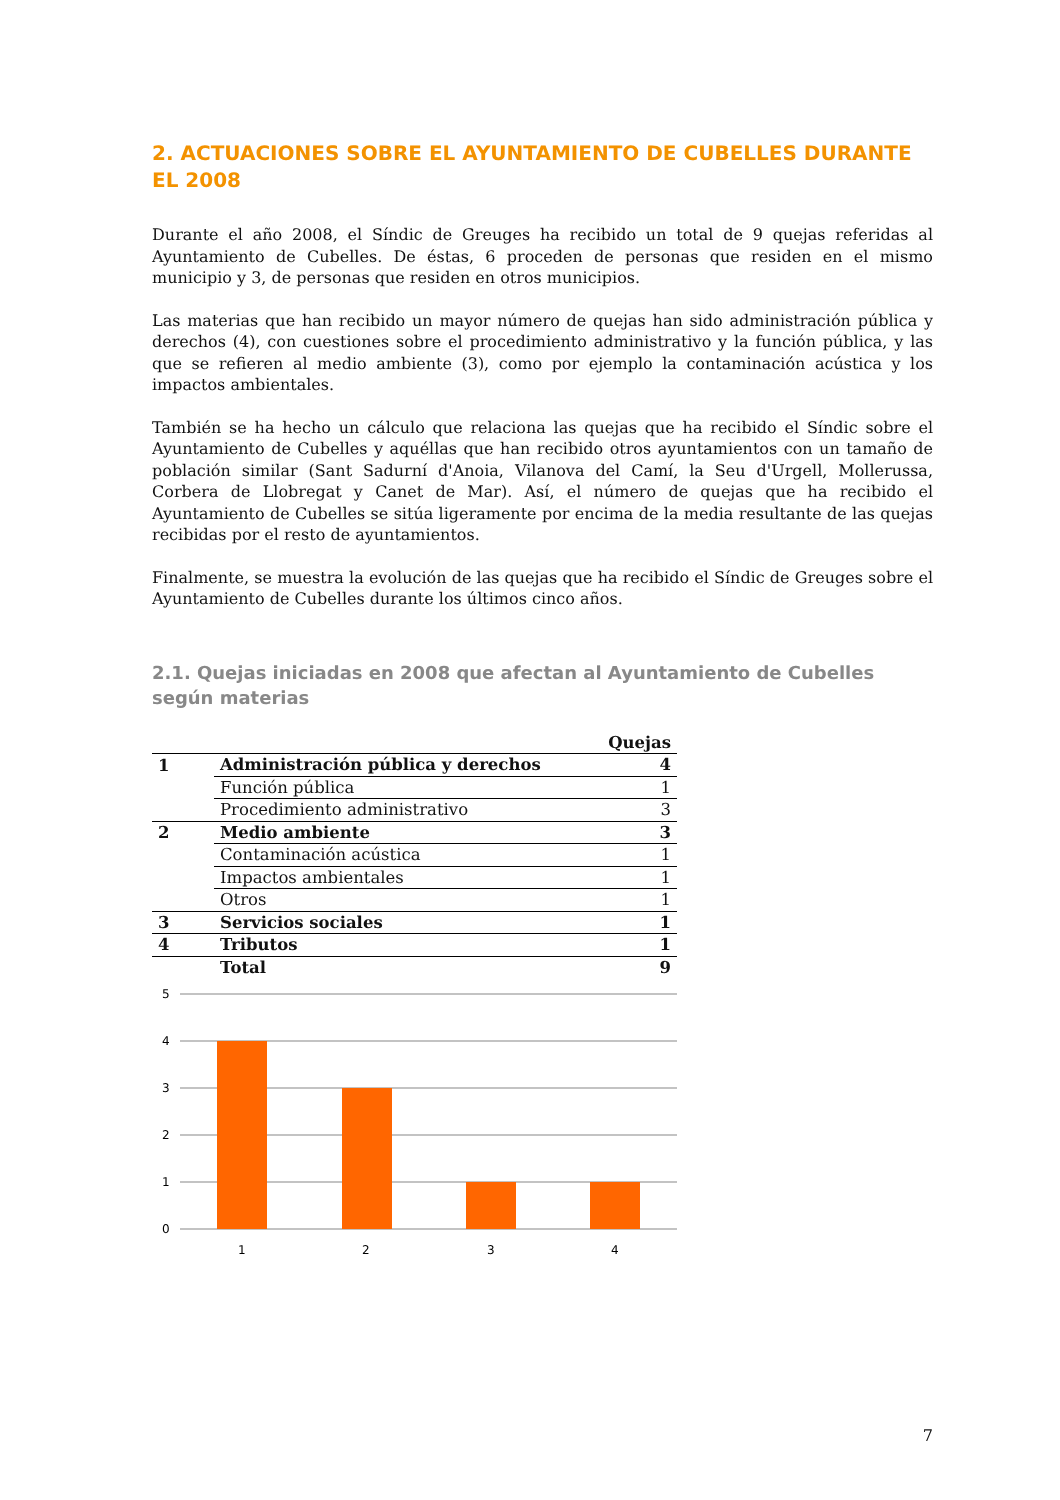2. ACTUACIONES SOBRE EL AYUNTAMIENTO DE CUBELLES DURANTE EL 2008
Durante el año 2008, el Síndic de Greuges ha recibido un total de 9 quejas referidas al Ayuntamiento de Cubelles. De éstas, 6 proceden de personas que residen en el mismo municipio y 3, de personas que residen en otros municipios.
Las materias que han recibido un mayor número de quejas han sido administración pública y derechos (4), con cuestiones sobre el procedimiento administrativo y la función pública, y las que se refieren al medio ambiente (3), como por ejemplo la contaminación acústica y los impactos ambientales.
También se ha hecho un cálculo que relaciona las quejas que ha recibido el Síndic sobre el Ayuntamiento de Cubelles y aquéllas que han recibido otros ayuntamientos con un tamaño de población similar (Sant Sadurní d'Anoia, Vilanova del Camí, la Seu d'Urgell, Mollerussa, Corbera de Llobregat y Canet de Mar). Así, el número de quejas que ha recibido el Ayuntamiento de Cubelles se sitúa ligeramente por encima de la media resultante de las quejas recibidas por el resto de ayuntamientos.
Finalmente, se muestra la evolución de las quejas que ha recibido el Síndic de Greuges sobre el Ayuntamiento de Cubelles durante los últimos cinco años.
2.1. Quejas iniciadas en 2008 que afectan al Ayuntamiento de Cubelles según materias
| | | Quejas |
| --- | --- | --- |
| 1 | Administración pública y derechos | 4 |
| | Función pública | 1 |
| | Procedimiento administrativo | 3 |
| 2 | Medio ambiente | 3 |
| | Contaminación acústica | 1 |
| | Impactos ambientales | 1 |
| | Otros | 1 |
| 3 | Servicios sociales | 1 |
| 4 | Tributos | 1 |
| | Total | 9 |
5
4
3
2
1
0
1
2
3
4
7